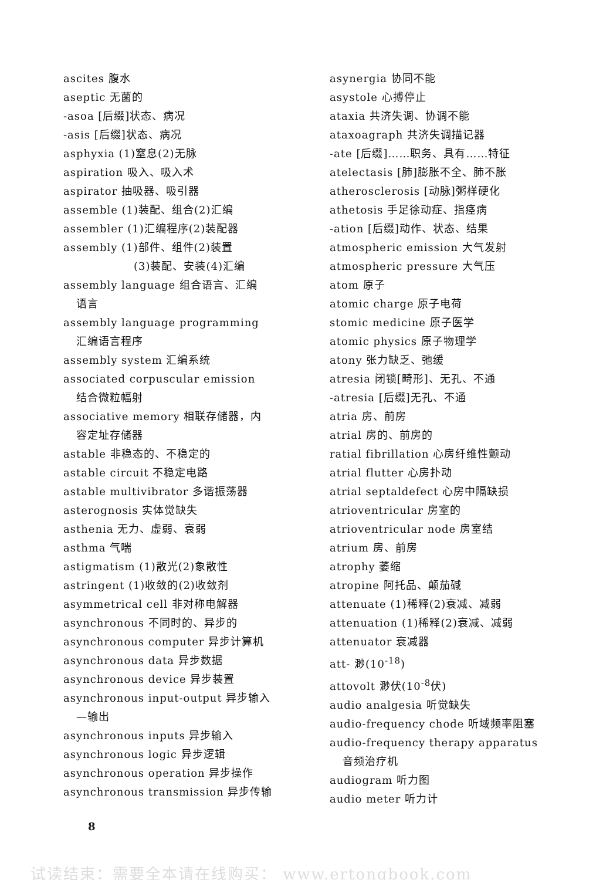ascites 腹水
aseptic 无菌的
-asoa [后缀]状态、病况
-asis [后缀]状态、病况
asphyxia (1)窒息(2)无脉
aspiration 吸入、吸入术
aspirator 抽吸器、吸引器
assemble (1)装配、组合(2)汇编
assembler (1)汇编程序(2)装配器
assembly (1)部件、组件(2)装置
(3)装配、安装(4)汇编
assembly language 组合语言、汇编
语言
assembly language programming
汇编语言程序
assembly system 汇编系统
associated corpuscular emission
结合微粒幅射
associative memory 相联存储器，内
容定址存储器
astable 非稳态的、不稳定的
astable circuit 不稳定电路
astable multivibrator 多谐振荡器
asterognosis 实体觉缺失
asthenia 无力、虚弱、衰弱
asthma 气喘
astigmatism (1)散光(2)象散性
astringent (1)收敛的(2)收敛剂
asymmetrical cell 非对称电解器
asynchronous 不同时的、异步的
asynchronous computer 异步计算机
asynchronous data 异步数据
asynchronous device 异步装置
asynchronous input-output 异步输入
—输出
asynchronous inputs 异步输入
asynchronous logic 异步逻辑
asynchronous operation 异步操作
asynchronous transmission 异步传输
asynergia 协同不能
asystole 心搏停止
ataxia 共济失调、协调不能
ataxoagraph 共济失调描记器
-ate [后缀]……职务、具有……特征
atelectasis [肺]膨胀不全、肺不胀
atherosclerosis [动脉]粥样硬化
athetosis 手足徐动症、指痉病
-ation [后缀]动作、状态、结果
atmospheric emission 大气发射
atmospheric pressure 大气压
atom 原子
atomic charge 原子电荷
stomic medicine 原子医学
atomic physics 原子物理学
atony 张力缺乏、弛缓
atresia 闭锁[畸形]、无孔、不通
-atresia [后缀]无孔、不通
atria 房、前房
atrial 房的、前房的
ratial fibrillation 心房纤维性颤动
atrial flutter 心房扑动
atrial septaldefect 心房中隔缺损
atrioventricular 房室的
atrioventricular node 房室结
atrium 房、前房
atrophy 萎缩
atropine 阿托品、颠茄碱
attenuate (1)稀释(2)衰减、减弱
attenuation (1)稀释(2)衰减、减弱
attenuator 衰减器
att- 渺(10<sup>-18</sup>)
attovolt 渺伏(10<sup>-8</sup>伏)
audio analgesia 听觉缺失
audio-frequency chode 听域频率阻塞
audio-frequency therapy apparatus
音频治疗机
audiogram 听力图
audio meter 听力计
8
试读结束：需要全本请在线购买： www.ertongbook.com